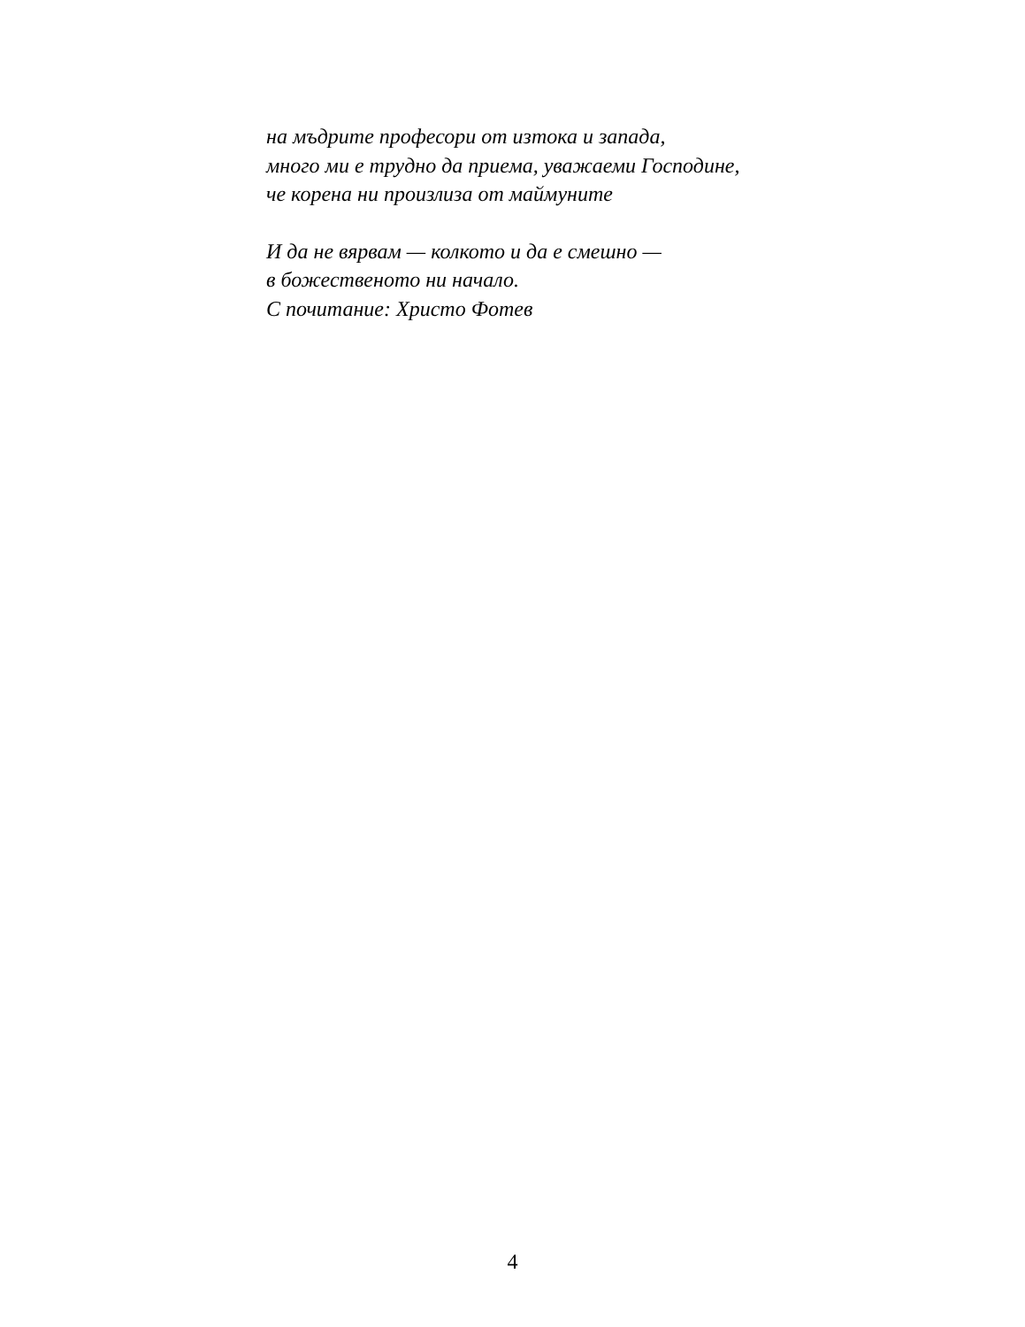на мъдрите професори от изтока и запада,
много ми е трудно да приема, уважаеми Господине,
че корена ни произлиза от маймуните
И да не вярвам — колкото и да е смешно —
в божественото ни начало.
С почитание: Христо Фотев
4